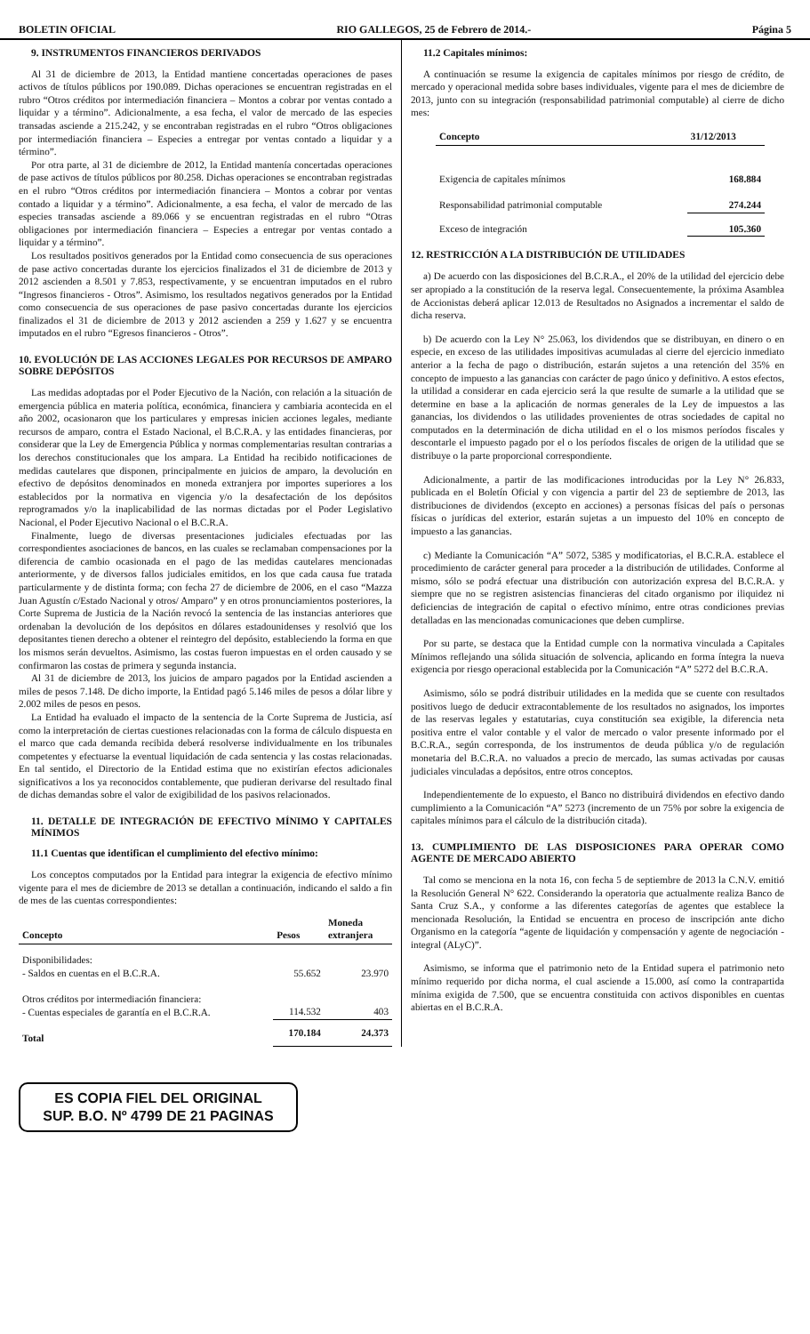BOLETIN OFICIAL RIO GALLEGOS, 25 de Febrero de 2014.- Página 5
9. INSTRUMENTOS FINANCIEROS DERIVADOS
Al 31 de diciembre de 2013, la Entidad mantiene concertadas operaciones de pases activos de títulos públicos por 190.089. Dichas operaciones se encuentran registradas en el rubro “Otros créditos por intermediación financiera – Montos a cobrar por ventas contado a liquidar y a término”. Adicionalmente, a esa fecha, el valor de mercado de las especies transadas asciende a 215.242, y se encontraban registradas en el rubro “Otros obligaciones por intermediación financiera – Especies a entregar por ventas contado a liquidar y a término”.
Por otra parte, al 31 de diciembre de 2012, la Entidad mantenía concertadas operaciones de pase activos de títulos públicos por 80.258. Dichas operaciones se encontraban registradas en el rubro “Otros créditos por intermediación financiera – Montos a cobrar por ventas contado a liquidar y a término”. Adicionalmente, a esa fecha, el valor de mercado de las especies transadas asciende a 89.066 y se encuentran registradas en el rubro “Otras obligaciones por intermediación financiera – Especies a entregar por ventas contado a liquidar y a término”.
Los resultados positivos generados por la Entidad como consecuencia de sus operaciones de pase activo concertadas durante los ejercicios finalizados el 31 de diciembre de 2013 y 2012 ascienden a 8.501 y 7.853, respectivamente, y se encuentran imputados en el rubro “Ingresos financieros - Otros”. Asimismo, los resultados negativos generados por la Entidad como consecuencia de sus operaciones de pase pasivo concertadas durante los ejercicios finalizados el 31 de diciembre de 2013 y 2012 ascienden a 259 y 1.627 y se encuentra imputados en el rubro “Egresos financieros - Otros”.
10. EVOLUCIÓN DE LAS ACCIONES LEGALES POR RECURSOS DE AMPARO SOBRE DEPÓSITOS
Las medidas adoptadas por el Poder Ejecutivo de la Nación, con relación a la situación de emergencia pública en materia política, económica, financiera y cambiaria acontecida en el año 2002, ocasionaron que los particulares y empresas inicien acciones legales, mediante recursos de amparo, contra el Estado Nacional, el B.C.R.A. y las entidades financieras, por considerar que la Ley de Emergencia Pública y normas complementarias resultan contrarias a los derechos constitucionales que los ampara. La Entidad ha recibido notificaciones de medidas cautelares que disponen, principalmente en juicios de amparo, la devolución en efectivo de depósitos denominados en moneda extranjera por importes superiores a los establecidos por la normativa en vigencia y/o la desafectación de los depósitos reprogramados y/o la inaplicabilidad de las normas dictadas por el Poder Legislativo Nacional, el Poder Ejecutivo Nacional o el B.C.R.A.
Finalmente, luego de diversas presentaciones judiciales efectuadas por las correspondientes asociaciones de bancos, en las cuales se reclamaban compensaciones por la diferencia de cambio ocasionada en el pago de las medidas cautelares mencionadas anteriormente, y de diversos fallos judiciales emitidos, en los que cada causa fue tratada particularmente y de distinta forma; con fecha 27 de diciembre de 2006, en el caso “Mazza Juan Agustín c/Estado Nacional y otros/ Amparo” y en otros pronunciamientos posteriores, la Corte Suprema de Justicia de la Nación revocó la sentencia de las instancias anteriores que ordenaban la devolución de los depósitos en dólares estadounidenses y resolvió que los depositantes tienen derecho a obtener el reintegro del depósito, estableciendo la forma en que los mismos serán devueltos. Asimismo, las costas fueron impuestas en el orden causado y se confirmaron las costas de primera y segunda instancia.
Al 31 de diciembre de 2013, los juicios de amparo pagados por la Entidad ascienden a miles de pesos 7.148. De dicho importe, la Entidad pagó 5.146 miles de pesos a dólar libre y 2.002 miles de pesos en pesos.
La Entidad ha evaluado el impacto de la sentencia de la Corte Suprema de Justicia, así como la interpretación de ciertas cuestiones relacionadas con la forma de cálculo dispuesta en el marco que cada demanda recibida deberá resolverse individualmente en los tribunales competentes y efectuarse la eventual liquidación de cada sentencia y las costas relacionadas. En tal sentido, el Directorio de la Entidad estima que no existirían efectos adicionales significativos a los ya reconocidos contablemente, que pudieran derivarse del resultado final de dichas demandas sobre el valor de exigibilidad de los pasivos relacionados.
11. DETALLE DE INTEGRACIÓN DE EFECTIVO MÍNIMO Y CAPITALES MÍNIMOS
11.1 Cuentas que identifican el cumplimiento del efectivo mínimo:
Los conceptos computados por la Entidad para integrar la exigencia de efectivo mínimo vigente para el mes de diciembre de 2013 se detallan a continuación, indicando el saldo a fin de mes de las cuentas correspondientes:
| Concepto | Pesos | Moneda extranjera |
| --- | --- | --- |
| Disponibilidades: - Saldos en cuentas en el B.C.R.A. | 55.652 | 23.970 |
| Otros créditos por intermediación financiera: - Cuentas especiales de garantía en el B.C.R.A. | 114.532 | 403 |
| Total | 170.184 | 24.373 |
11.2 Capitales mínimos:
A continuación se resume la exigencia de capitales mínimos por riesgo de crédito, de mercado y operacional medida sobre bases individuales, vigente para el mes de diciembre de 2013, junto con su integración (responsabilidad patrimonial computable) al cierre de dicho mes:
| Concepto | 31/12/2013 |
| --- | --- |
| Exigencia de capitales mínimos | 168.884 |
| Responsabilidad patrimonial computable | 274.244 |
| Exceso de integración | 105.360 |
12. RESTRICCIÓN A LA DISTRIBUCIÓN DE UTILIDADES
a) De acuerdo con las disposiciones del B.C.R.A., el 20% de la utilidad del ejercicio debe ser apropiado a la constitución de la reserva legal. Consecuentemente, la próxima Asamblea de Accionistas deberá aplicar 12.013 de Resultados no Asignados a incrementar el saldo de dicha reserva.
b) De acuerdo con la Ley N° 25.063, los dividendos que se distribuyan, en dinero o en especie, en exceso de las utilidades impositivas acumuladas al cierre del ejercicio inmediato anterior a la fecha de pago o distribución, estarán sujetos a una retención del 35% en concepto de impuesto a las ganancias con carácter de pago único y definitivo. A estos efectos, la utilidad a considerar en cada ejercicio será la que resulte de sumarle a la utilidad que se determine en base a la aplicación de normas generales de la Ley de impuestos a las ganancias, los dividendos o las utilidades provenientes de otras sociedades de capital no computados en la determinación de dicha utilidad en el o los mismos períodos fiscales y descontarle el impuesto pagado por el o los períodos fiscales de origen de la utilidad que se distribuye o la parte proporcional correspondiente.
Adicionalmente, a partir de las modificaciones introducidas por la Ley N° 26.833, publicada en el Boletín Oficial y con vigencia a partir del 23 de septiembre de 2013, las distribuciones de dividendos (excepto en acciones) a personas físicas del país o personas físicas o jurídicas del exterior, estarán sujetas a un impuesto del 10% en concepto de impuesto a las ganancias.
c) Mediante la Comunicación “A” 5072, 5385 y modificatorias, el B.C.R.A. establece el procedimiento de carácter general para proceder a la distribución de utilidades. Conforme al mismo, sólo se podrá efectuar una distribución con autorización expresa del B.C.R.A. y siempre que no se registren asistencias financieras del citado organismo por iliquidez ni deficiencias de integración de capital o efectivo mínimo, entre otras condiciones previas detalladas en las mencionadas comunicaciones que deben cumplirse.
Por su parte, se destaca que la Entidad cumple con la normativa vinculada a Capitales Mínimos reflejando una sólida situación de solvencia, aplicando en forma íntegra la nueva exigencia por riesgo operacional establecida por la Comunicación “A” 5272 del B.C.R.A.
Asimismo, sólo se podrá distribuir utilidades en la medida que se cuente con resultados positivos luego de deducir extracontablemente de los resultados no asignados, los importes de las reservas legales y estatutarias, cuya constitución sea exigible, la diferencia neta positiva entre el valor contable y el valor de mercado o valor presente informado por el B.C.R.A., según corresponda, de los instrumentos de deuda pública y/o de regulación monetaria del B.C.R.A. no valuados a precio de mercado, las sumas activadas por causas judiciales vinculadas a depósitos, entre otros conceptos.
Independientemente de lo expuesto, el Banco no distribuirá dividendos en efectivo dando cumplimiento a la Comunicación “A” 5273 (incremento de un 75% por sobre la exigencia de capitales mínimos para el cálculo de la distribución citada).
13. CUMPLIMIENTO DE LAS DISPOSICIONES PARA OPERAR COMO AGENTE DE MERCADO ABIERTO
Tal como se menciona en la nota 16, con fecha 5 de septiembre de 2013 la C.N.V. emitió la Resolución General N° 622. Considerando la operatoria que actualmente realiza Banco de Santa Cruz S.A., y conforme a las diferentes categorías de agentes que establece la mencionada Resolución, la Entidad se encuentra en proceso de inscripción ante dicho Organismo en la categoría “agente de liquidación y compensación y agente de negociación - integral (ALyC)”.
Asimismo, se informa que el patrimonio neto de la Entidad supera el patrimonio neto mínimo requerido por dicha norma, el cual asciende a 15.000, así como la contrapartida mínima exigida de 7.500, que se encuentra constituida con activos disponibles en cuentas abiertas en el B.C.R.A.
ES COPIA FIEL DEL ORIGINAL
SUP. B.O. Nº 4799 DE 21 PAGINAS